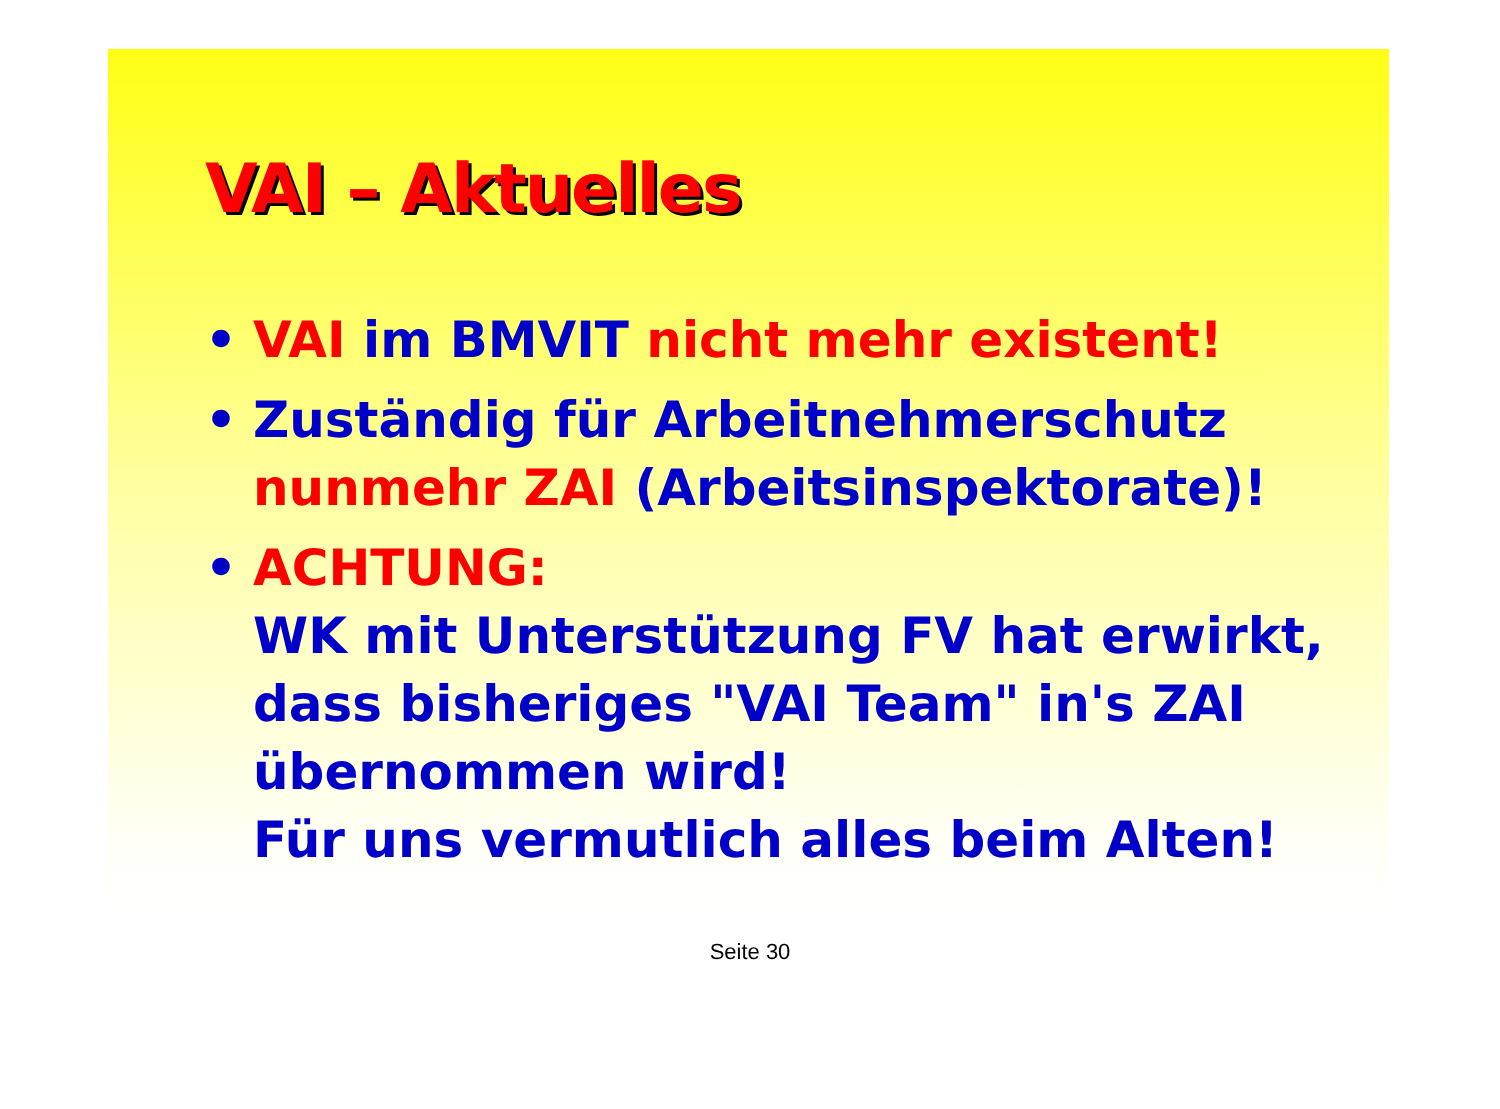VAI – Aktuelles
• VAI im BMVIT nicht mehr existent!
• Zuständig für Arbeitnehmerschutz nunmehr ZAI (Arbeitsinspektorate)!
• ACHTUNG:
WK mit Unterstützung FV hat erwirkt, dass bisheriges "VAI Team" in's ZAI übernommen wird!
Für uns vermutlich alles beim Alten!
Seite 30